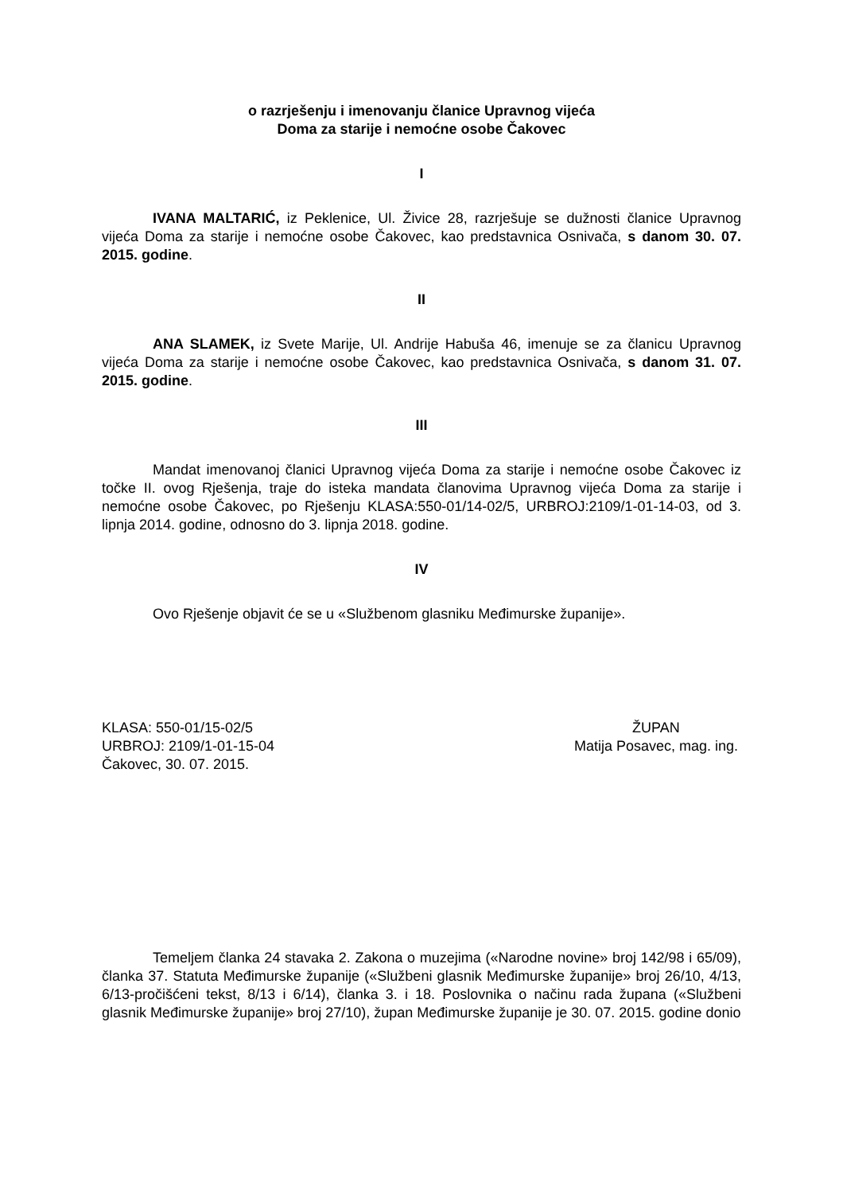o razrješenju i imenovanju članice Upravnog vijeća
Doma za starije i nemoćne osobe Čakovec
I
IVANA MALTARIĆ, iz Peklenice, Ul. Živice 28, razrješuje se dužnosti članice Upravnog vijeća Doma za starije i nemoćne osobe Čakovec, kao predstavnica Osnivača, s danom 30. 07. 2015. godine.
II
ANA SLAMEK, iz Svete Marije, Ul. Andrije Habuša 46, imenuje se za članicu Upravnog vijeća Doma za starije i nemoćne osobe Čakovec, kao predstavnica Osnivača, s danom 31. 07. 2015. godine.
III
Mandat imenovanoj članici Upravnog vijeća Doma za starije i nemoćne osobe Čakovec iz točke II. ovog Rješenja, traje do isteka mandata članovima Upravnog vijeća Doma za starije i nemoćne osobe Čakovec, po Rješenju KLASA:550-01/14-02/5, URBROJ:2109/1-01-14-03, od 3. lipnja 2014. godine, odnosno do 3. lipnja 2018. godine.
IV
Ovo Rješenje objavit će se u «Službenom glasniku Međimurske županije».
KLASA: 550-01/15-02/5
URBROJ: 2109/1-01-15-04
Čakovec, 30. 07. 2015.
ŽUPAN
Matija Posavec, mag. ing.
Temeljem članka 24 stavaka 2. Zakona o muzejima («Narodne novine» broj 142/98 i 65/09), članka 37. Statuta Međimurske županije («Službeni glasnik Međimurske županije» broj 26/10, 4/13, 6/13-pročišćeni tekst, 8/13 i 6/14), članka 3. i 18. Poslovnika o načinu rada župana («Službeni glasnik Međimurske županije» broj 27/10), župan Međimurske županije je 30. 07. 2015. godine donio